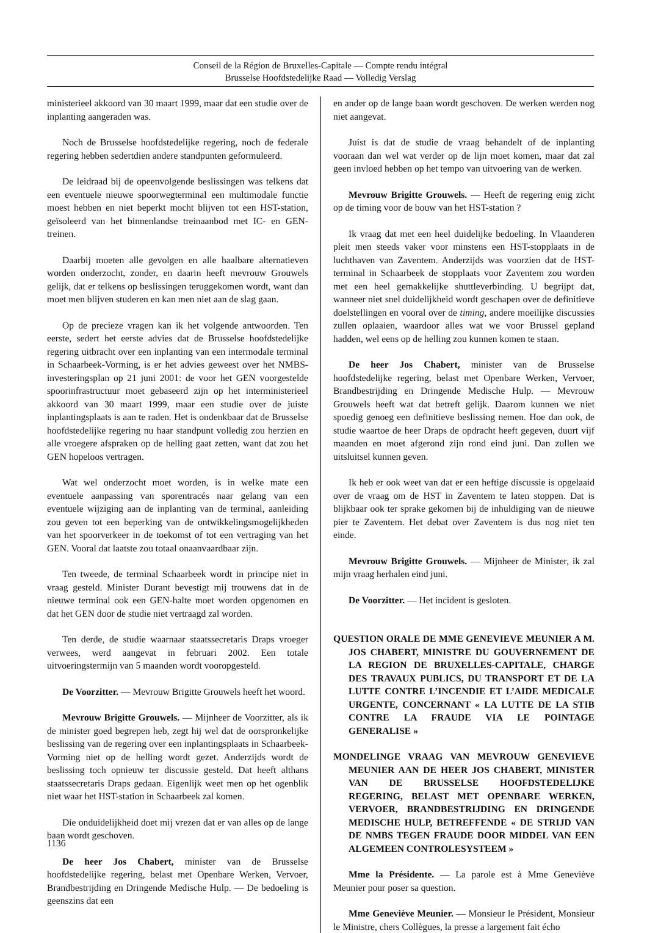Conseil de la Région de Bruxelles-Capitale — Compte rendu intégral
Brusselse Hoofdstedelijke Raad — Volledig Verslag
ministerieel akkoord van 30 maart 1999, maar dat een studie over de inplanting aangeraden was.
Noch de Brusselse hoofdstedelijke regering, noch de federale regering hebben sedertdien andere standpunten geformuleerd.
De leidraad bij de opeenvolgende beslissingen was telkens dat een eventuele nieuwe spoorwegterminal een multimodale functie moest hebben en niet beperkt mocht blijven tot een HST-station, geïsoleerd van het binnenlandse treinaanbod met IC- en GEN-treinen.
Daarbij moeten alle gevolgen en alle haalbare alternatieven worden onderzocht, zonder, en daarin heeft mevrouw Grouwels gelijk, dat er telkens op beslissingen teruggekomen wordt, want dan moet men blijven studeren en kan men niet aan de slag gaan.
Op de precieze vragen kan ik het volgende antwoorden. Ten eerste, sedert het eerste advies dat de Brusselse hoofdstedelijke regering uitbracht over een inplanting van een intermodale terminal in Schaarbeek-Vorming, is er het advies geweest over het NMBS-investeringsplan op 21 juni 2001: de voor het GEN voorgestelde spoorinfrastructuur moet gebaseerd zijn op het interministerieel akkoord van 30 maart 1999, maar een studie over de juiste inplantingsplaats is aan te raden. Het is ondenkbaar dat de Brusselse hoofdstedelijke regering nu haar standpunt volledig zou herzien en alle vroegere afspraken op de helling gaat zetten, want dat zou het GEN hopeloos vertragen.
Wat wel onderzocht moet worden, is in welke mate een eventuele aanpassing van sporentracés naar gelang van een eventuele wijziging aan de inplanting van de terminal, aanleiding zou geven tot een beperking van de ontwikkelingsmogelijkheden van het spoorverkeer in de toekomst of tot een vertraging van het GEN. Vooral dat laatste zou totaal onaanvaardbaar zijn.
Ten tweede, de terminal Schaarbeek wordt in principe niet in vraag gesteld. Minister Durant bevestigt mij trouwens dat in de nieuwe terminal ook een GEN-halte moet worden opgenomen en dat het GEN door de studie niet vertraagd zal worden.
Ten derde, de studie waarnaar staatssecretaris Draps vroeger verwees, werd aangevat in februari 2002. Een totale uitvoeringstermijn van 5 maanden wordt vooropgesteld.
De Voorzitter. — Mevrouw Brigitte Grouwels heeft het woord.
Mevrouw Brigitte Grouwels. — Mijnheer de Voorzitter, als ik de minister goed begrepen heb, zegt hij wel dat de oorspronkelijke beslissing van de regering over een inplantingsplaats in Schaarbeek-Vorming niet op de helling wordt gezet. Anderzijds wordt de beslissing toch opnieuw ter discussie gesteld. Dat heeft althans staatssecretaris Draps gedaan. Eigenlijk weet men op het ogenblik niet waar het HST-station in Schaarbeek zal komen.
Die onduidelijkheid doet mij vrezen dat er van alles op de lange baan wordt geschoven.
De heer Jos Chabert, minister van de Brusselse hoofdstedelijke regering, belast met Openbare Werken, Vervoer, Brandbestrijding en Dringende Medische Hulp. — De bedoeling is geenszins dat een
en ander op de lange baan wordt geschoven. De werken werden nog niet aangevat.
Juist is dat de studie de vraag behandelt of de inplanting vooraan dan wel wat verder op de lijn moet komen, maar dat zal geen invloed hebben op het tempo van uitvoering van de werken.
Mevrouw Brigitte Grouwels. — Heeft de regering enig zicht op de timing voor de bouw van het HST-station ?
Ik vraag dat met een heel duidelijke bedoeling. In Vlaanderen pleit men steeds vaker voor minstens een HST-stopplaats in de luchthaven van Zaventem. Anderzijds was voorzien dat de HST-terminal in Schaarbeek de stopplaats voor Zaventem zou worden met een heel gemakkelijke shuttleverbinding. U begrijpt dat, wanneer niet snel duidelijkheid wordt geschapen over de definitieve doelstellingen en vooral over de timing, andere moeilijke discussies zullen oplaaien, waardoor alles wat we voor Brussel gepland hadden, wel eens op de helling zou kunnen komen te staan.
De heer Jos Chabert, minister van de Brusselse hoofdstedelijke regering, belast met Openbare Werken, Vervoer, Brandbestrijding en Dringende Medische Hulp. — Mevrouw Grouwels heeft wat dat betreft gelijk. Daarom kunnen we niet spoedig genoeg een definitieve beslissing nemen. Hoe dan ook, de studie waartoe de heer Draps de opdracht heeft gegeven, duurt vijf maanden en moet afgerond zijn rond eind juni. Dan zullen we uitsluitsel kunnen geven.
Ik heb er ook weet van dat er een heftige discussie is opgelaaid over de vraag om de HST in Zaventem te laten stoppen. Dat is blijkbaar ook ter sprake gekomen bij de inhuldiging van de nieuwe pier te Zaventem. Het debat over Zaventem is dus nog niet ten einde.
Mevrouw Brigitte Grouwels. — Mijnheer de Minister, ik zal mijn vraag herhalen eind juni.
De Voorzitter. — Het incident is gesloten.
QUESTION ORALE DE MME GENEVIEVE MEUNIER A M. JOS CHABERT, MINISTRE DU GOUVERNEMENT DE LA REGION DE BRUXELLES-CAPITALE, CHARGE DES TRAVAUX PUBLICS, DU TRANSPORT ET DE LA LUTTE CONTRE L’INCENDIE ET L’AIDE MEDICALE URGENTE, CONCERNANT « LA LUTTE DE LA STIB CONTRE LA FRAUDE VIA LE POINTAGE GENERALISE »
MONDELINGE VRAAG VAN MEVROUW GENEVIEVE MEUNIER AAN DE HEER JOS CHABERT, MINISTER VAN DE BRUSSELSE HOOFDSTEDELIJKE REGERING, BELAST MET OPENBARE WERKEN, VERVOER, BRANDBESTRIJDING EN DRINGENDE MEDISCHE HULP, BETREFFENDE « DE STRIJD VAN DE NMBS TEGEN FRAUDE DOOR MIDDEL VAN EEN ALGEMEEN CONTROLESYSTEEM »
Mme la Présidente. — La parole est à Mme Geneviève Meunier pour poser sa question.
Mme Geneviève Meunier. — Monsieur le Président, Monsieur le Ministre, chers Collègues, la presse a largement fait écho
1136